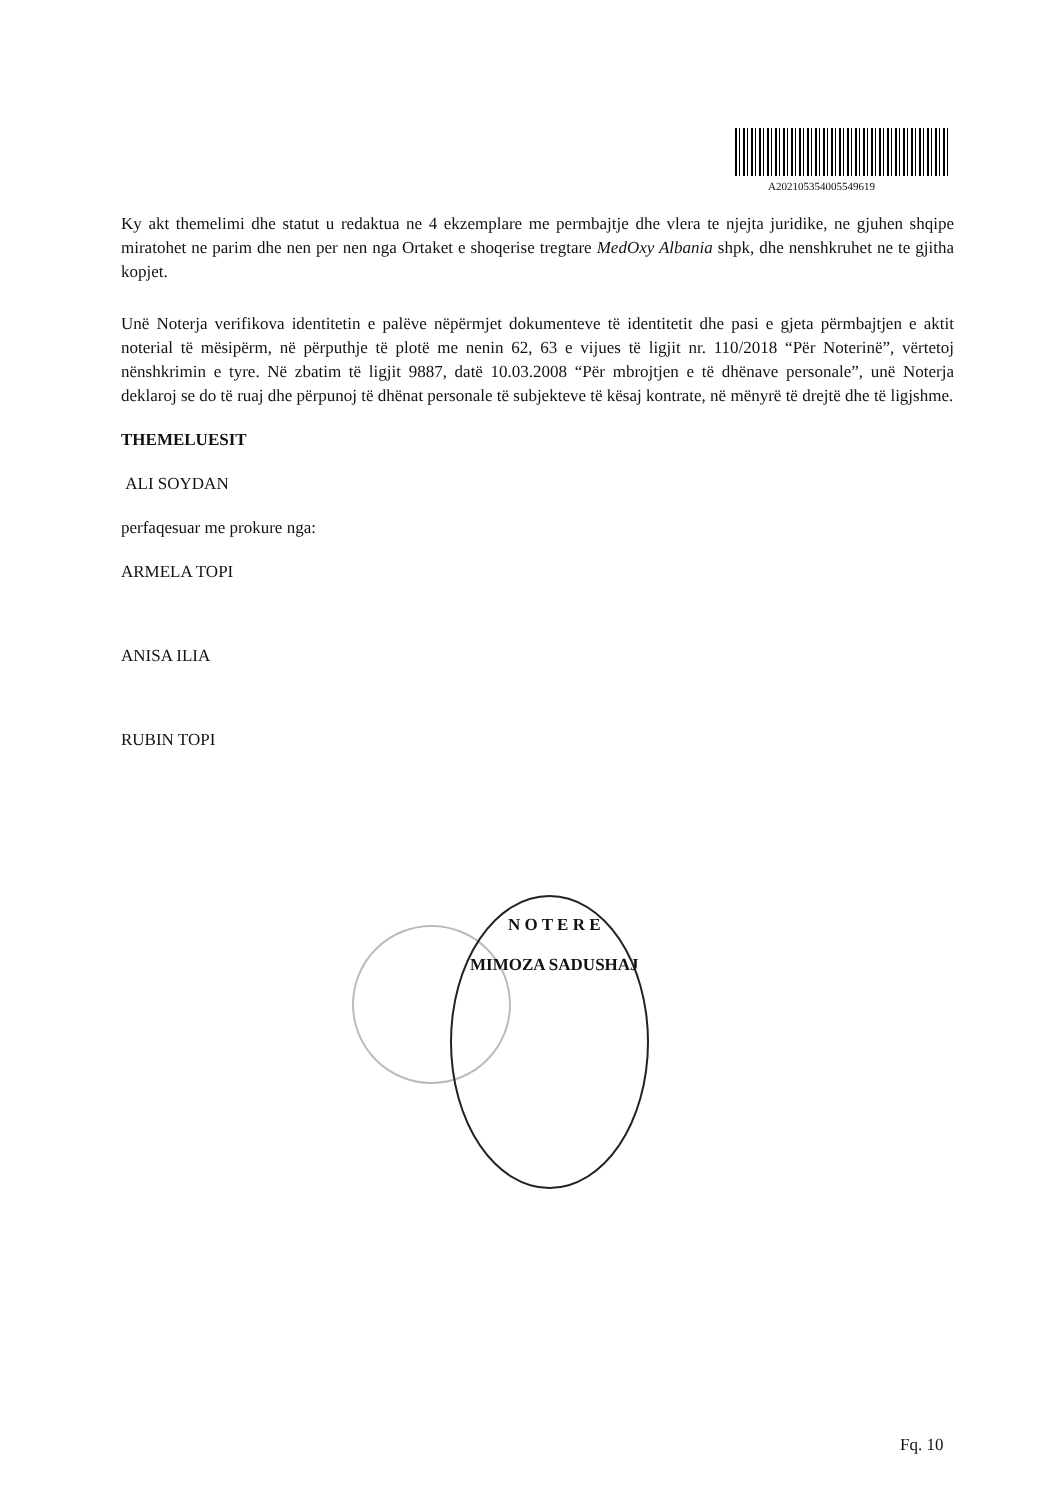A202105354005549619
Ky akt themelimi dhe statut u redaktua ne 4 ekzemplare me permbajtje dhe vlera te njejta juridike, ne gjuhen shqipe miratohet ne parim dhe nen per nen nga Ortaket e shoqerise tregtare MedOxy Albania shpk, dhe nenshkruhet ne te gjitha kopjet.
Unë Noterja verifikova identitetin e palëve nëpërmjet dokumenteve të identitetit dhe pasi e gjeta përmbajtjen e aktit noterial të mësipërm, në përputhje të plotë me nenin 62, 63 e vijues të ligjit nr. 110/2018 “Për Noterinë”, vërtetoj nënshkrimin e tyre. Në zbatim të ligjit 9887, datë 10.03.2008 “Për mbrojtjen e të dhënave personale”, unë Noterja deklaroj se do të ruaj dhe përpunoj të dhënat personale të subjekteve të kësaj kontrate, në mënyrë të drejtë dhe të ligjshme.
THEMELUESIT
ALI SOYDAN
perfaqesuar me prokure nga:
ARMELA TOPI
ANISA ILIA
RUBIN TOPI
N O T E R E
MIMOZA SADUSHAJ
Fq. 10